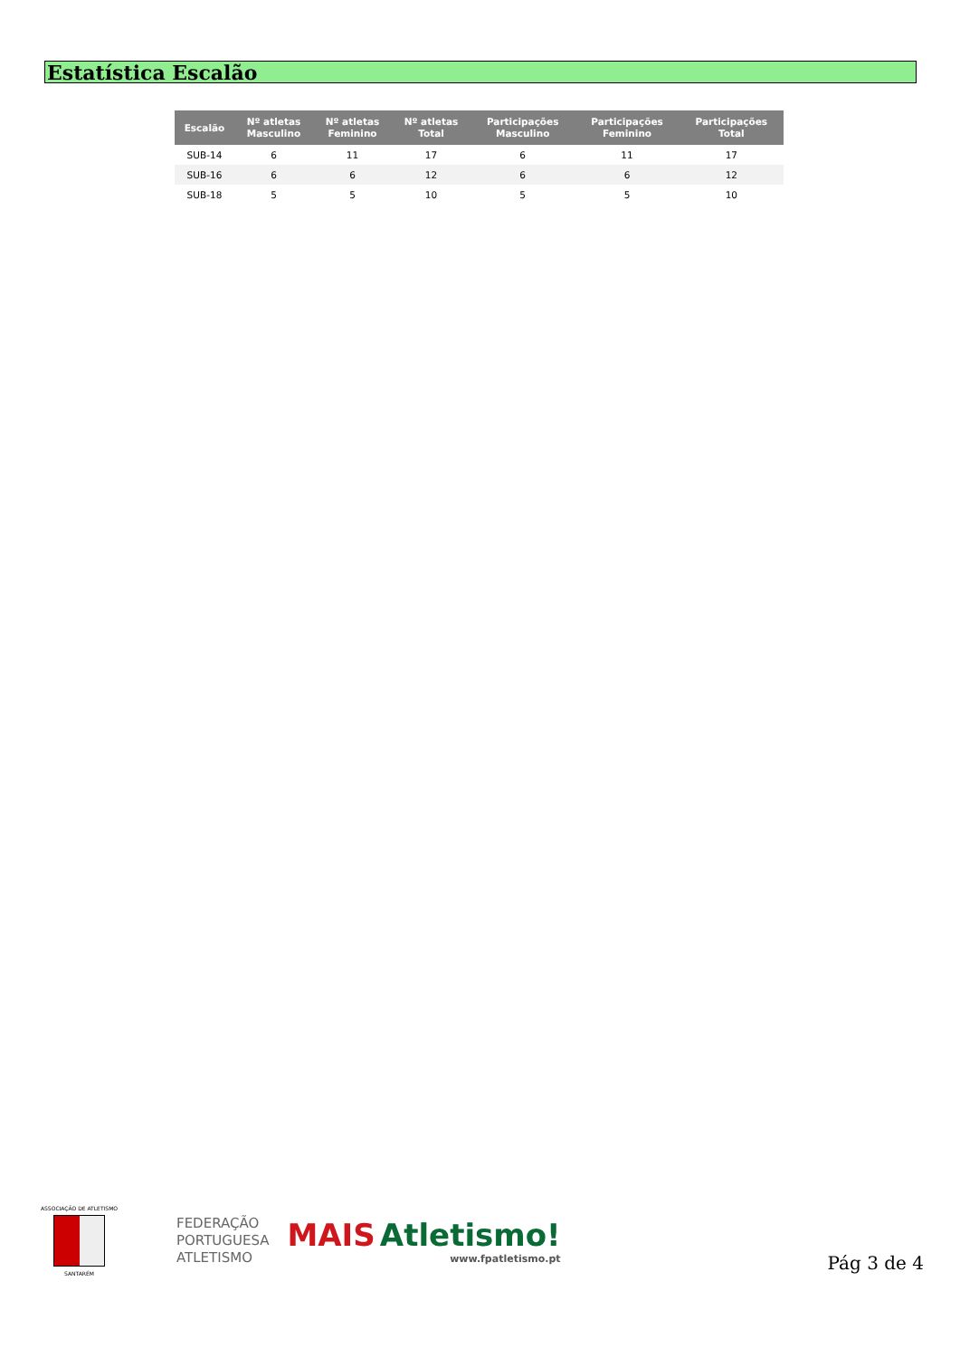Estatística Escalão
| Escalão | Nº atletas Masculino | Nº atletas Feminino | Nº atletas Total | Participações Masculino | Participações Feminino | Participações Total |
| --- | --- | --- | --- | --- | --- | --- |
| SUB-14 | 6 | 11 | 17 | 6 | 11 | 17 |
| SUB-16 | 6 | 6 | 12 | 6 | 6 | 12 |
| SUB-18 | 5 | 5 | 10 | 5 | 5 | 10 |
ASSOCIAÇÃO DE ATLETISMO
SANTARÉM
FEDERAÇÃO
PORTUGUESA
ATLETISMO
MAIS Atletismo!
www.fpatletismo.pt
Pág 3 de 4